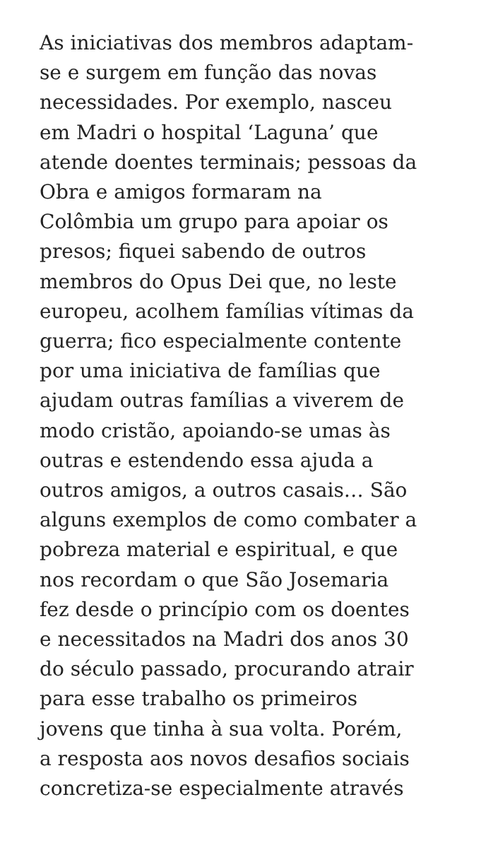As iniciativas dos membros adaptam-
se e surgem em função das novas
necessidades. Por exemplo, nasceu
em Madri o hospital ‘Laguna’ que
atende doentes terminais; pessoas da
Obra e amigos formaram na
Colômbia um grupo para apoiar os
presos; fiquei sabendo de outros
membros do Opus Dei que, no leste
europeu, acolhem famílias vítimas da
guerra; fico especialmente contente
por uma iniciativa de famílias que
ajudam outras famílias a viverem de
modo cristão, apoiando-se umas às
outras e estendendo essa ajuda a
outros amigos, a outros casais… São
alguns exemplos de como combater a
pobreza material e espiritual, e que
nos recordam o que São Josemaria
fez desde o princípio com os doentes
e necessitados na Madri dos anos 30
do século passado, procurando atrair
para esse trabalho os primeiros
jovens que tinha à sua volta. Porém,
a resposta aos novos desafios sociais
concretiza-se especialmente através